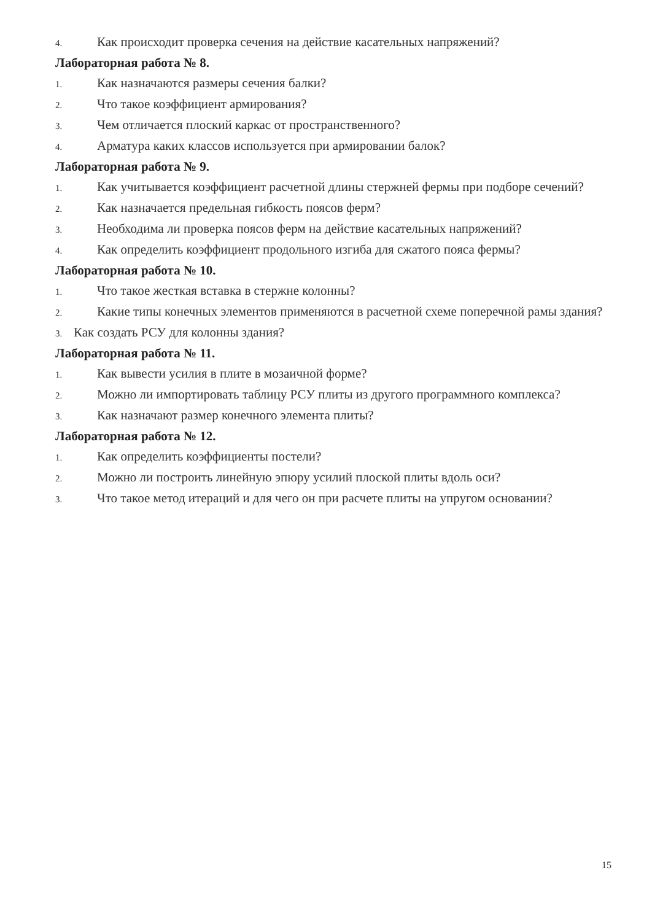4. Как происходит проверка сечения на действие касательных напряжений?
Лабораторная работа № 8.
1. Как назначаются размеры сечения балки?
2. Что такое коэффициент армирования?
3. Чем отличается плоский каркас от пространственного?
4. Арматура каких классов используется при армировании балок?
Лабораторная работа № 9.
1. Как учитывается коэффициент расчетной длины стержней фермы при подборе сечений?
2. Как назначается предельная гибкость поясов ферм?
3. Необходима ли проверка поясов ферм на действие касательных напряжений?
4. Как определить коэффициент продольного изгиба для сжатого пояса фермы?
Лабораторная работа № 10.
1. Что такое жесткая вставка в стержне колонны?
2. Какие типы конечных элементов применяются в расчетной схеме поперечной рамы здания?
3. Как создать РСУ для колонны здания?
Лабораторная работа № 11.
1. Как вывести усилия в плите в мозаичной форме?
2. Можно ли импортировать таблицу РСУ плиты из другого программного комплекса?
3. Как назначают размер конечного элемента плиты?
Лабораторная работа № 12.
1. Как определить коэффициенты постели?
2. Можно ли построить линейную эпюру усилий плоской плиты вдоль оси?
3. Что такое метод итераций и для чего он при расчете плиты на упругом основании?
15